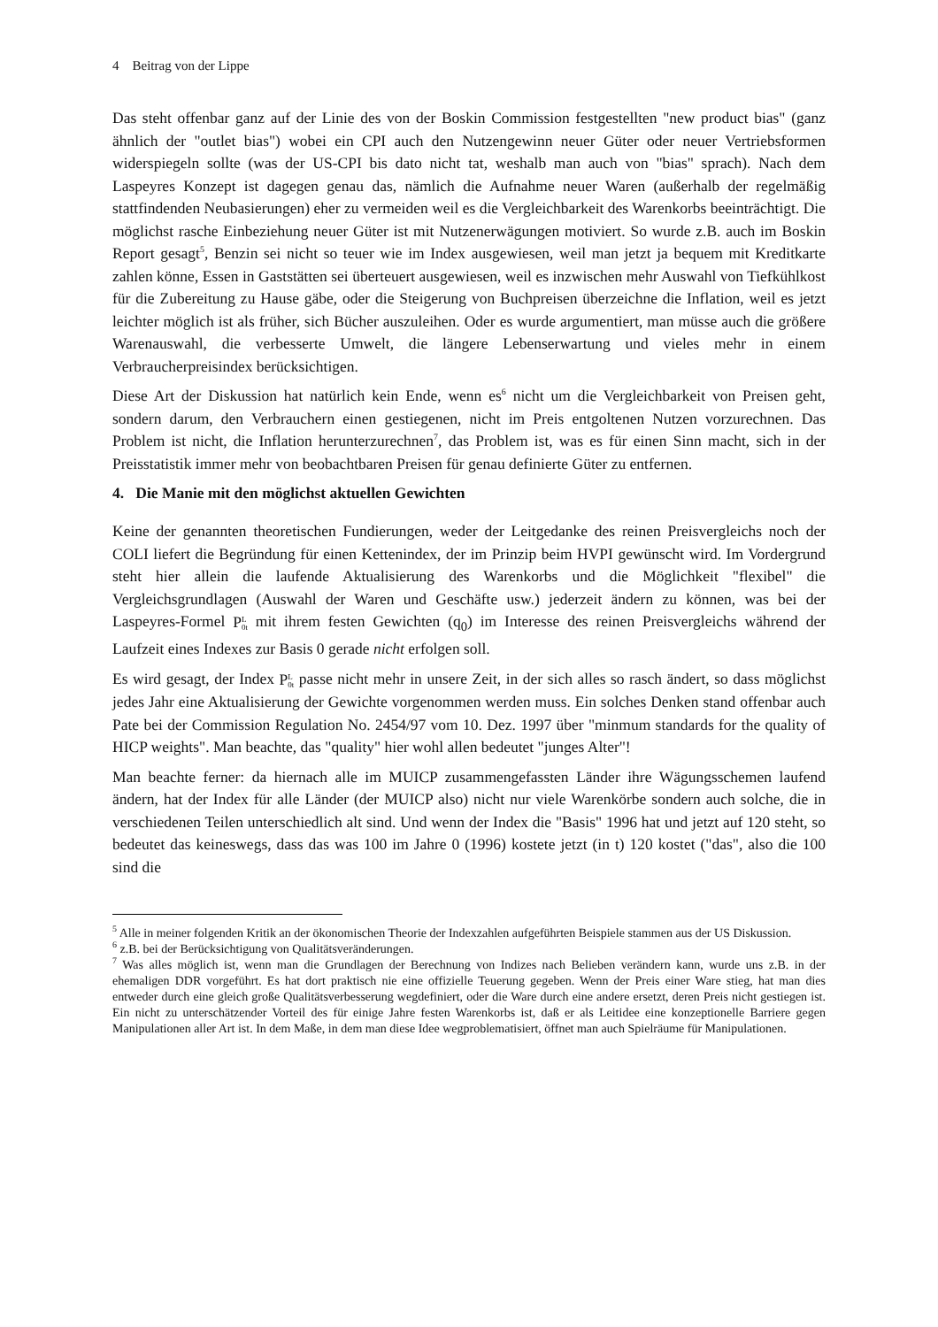4 Beitrag von der Lippe
Das steht offenbar ganz auf der Linie des von der Boskin Commission festgestellten "new product bias" (ganz ähnlich der "outlet bias") wobei ein CPI auch den Nutzengewinn neuer Güter oder neuer Vertriebsformen widerspiegeln sollte (was der US-CPI bis dato nicht tat, weshalb man auch von "bias" sprach). Nach dem Laspeyres Konzept ist dagegen genau das, nämlich die Aufnahme neuer Waren (außerhalb der regelmäßig stattfindenden Neubasierungen) eher zu vermeiden weil es die Vergleichbarkeit des Warenkorbs beeinträchtigt. Die möglichst rasche Einbeziehung neuer Güter ist mit Nutzenerwägungen motiviert. So wurde z.B. auch im Boskin Report gesagt<sup>5</sup>, Benzin sei nicht so teuer wie im Index ausgewiesen, weil man jetzt ja bequem mit Kreditkarte zahlen könne, Essen in Gaststätten sei überteuert ausgewiesen, weil es inzwischen mehr Auswahl von Tiefkühlkost für die Zubereitung zu Hause gäbe, oder die Steigerung von Buchpreisen überzeichne die Inflation, weil es jetzt leichter möglich ist als früher, sich Bücher auszuleihen. Oder es wurde argumentiert, man müsse auch die größere Warenauswahl, die verbesserte Umwelt, die längere Lebenserwartung und vieles mehr in einem Verbraucherpreisindex berücksichtigen.
Diese Art der Diskussion hat natürlich kein Ende, wenn es<sup>6</sup> nicht um die Vergleichbarkeit von Preisen geht, sondern darum, den Verbrauchern einen gestiegenen, nicht im Preis entgoltenen Nutzen vorzurechnen. Das Problem ist nicht, die Inflation herunterzurechnen<sup>7</sup>, das Problem ist, was es für einen Sinn macht, sich in der Preisstatistik immer mehr von beobachtbaren Preisen für genau definierte Güter zu entfernen.
4. Die Manie mit den möglichst aktuellen Gewichten
Keine der genannten theoretischen Fundierungen, weder der Leitgedanke des reinen Preisvergleichs noch der COLI liefert die Begründung für einen Kettenindex, der im Prinzip beim HVPI gewünscht wird. Im Vordergrund steht hier allein die laufende Aktualisierung des Warenkorbs und die Möglichkeit "flexibel" die Vergleichsgrundlagen (Auswahl der Waren und Geschäfte usw.) jederzeit ändern zu können, was bei der Laspeyres-Formel PL
0t mit ihrem festen Gewichten (q<sub>0</sub>) im Interesse des reinen Preisvergleichs während der Laufzeit eines Indexes zur Basis 0 gerade nicht erfolgen soll.
Es wird gesagt, der Index PL
0t passe nicht mehr in unsere Zeit, in der sich alles so rasch ändert, so dass möglichst jedes Jahr eine Aktualisierung der Gewichte vorgenommen werden muss. Ein solches Denken stand offenbar auch Pate bei der Commission Regulation No. 2454/97 vom 10. Dez. 1997 über "minmum standards for the quality of HICP weights". Man beachte, das "quality" hier wohl allen bedeutet "junges Alter"!
Man beachte ferner: da hiernach alle im MUICP zusammengefassten Länder ihre Wägungsschemen laufend ändern, hat der Index für alle Länder (der MUICP also) nicht nur viele Warenkörbe sondern auch solche, die in verschiedenen Teilen unterschiedlich alt sind. Und wenn der Index die "Basis" 1996 hat und jetzt auf 120 steht, so bedeutet das keineswegs, dass das was 100 im Jahre 0 (1996) kostete jetzt (in t) 120 kostet ("das", also die 100 sind die
<sup>5</sup> Alle in meiner folgenden Kritik an der ökonomischen Theorie der Indexzahlen aufgeführten Beispiele stammen aus der US Diskussion.
<sup>6</sup> z.B. bei der Berücksichtigung von Qualitätsveränderungen.
<sup>7</sup> Was alles möglich ist, wenn man die Grundlagen der Berechnung von Indizes nach Belieben verändern kann, wurde uns z.B. in der ehemaligen DDR vorgeführt. Es hat dort praktisch nie eine offizielle Teuerung gegeben. Wenn der Preis einer Ware stieg, hat man dies entweder durch eine gleich große Qualitätsverbesserung wegdefiniert, oder die Ware durch eine andere ersetzt, deren Preis nicht gestiegen ist. Ein nicht zu unterschätzender Vorteil des für einige Jahre festen Warenkorbs ist, daß er als Leitidee eine konzeptionelle Barriere gegen Manipulationen aller Art ist. In dem Maße, in dem man diese Idee wegproblematisiert, öffnet man auch Spielräume für Manipulationen.